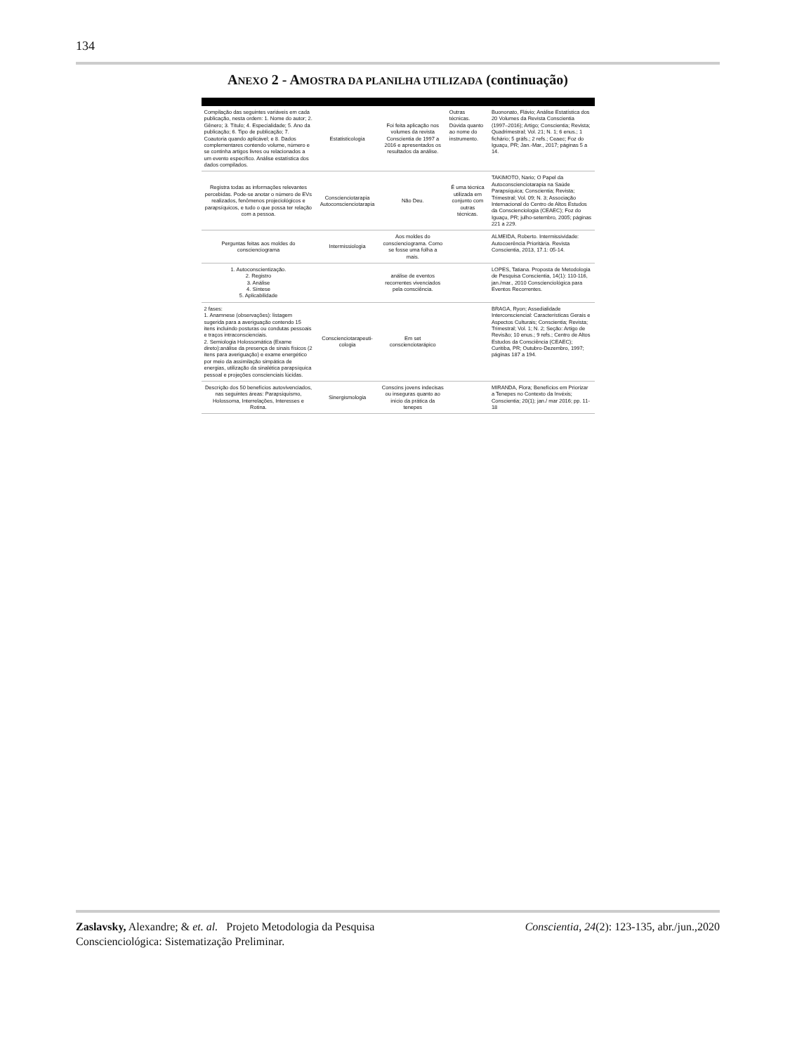134
ANEXO 2 - AMOSTRA DA PLANILHA UTILIZADA (continuação)
| Compilação das seguintes variáveis em cada publicação, nesta ordem: 1. Nome do autor; 2. Gênero; 3. Título; 4. Especialidade; 5. Ano da publicação; 6. Tipo de publicação; 7. Coautoria quando aplicável; e 8. Dados complementares contendo volume, número e se continha artigos livres ou relacionados a um evento específico. Análise estatística dos dados compilados. | Estatisticologia | Foi feita aplicação nos volumes da revista Conscientia de 1997 a 2016 e apresentados os resultados da análise. | Outras técnicas. Dúvida quanto ao nome do instrumento. | Buononato, Flávio; Análise Estatística dos 20 Volumes da Revista Conscientia (1997–2016); Artigo; Conscientia; Revista; Quadrimestral; Vol. 21; N. 1; 6 enus.; 1 fichário; 5 gráfs.; 2 refs.; Ceaec; Foz do Iguaçu, PR; Jan.-Mar., 2017; páginas 5 a 14. |
| Registra todas as informações relevantes percebidas. Pode-se anotar o número de EVs realizados, fenômenos projeciológicos e parapsíquicos, e tudo o que possa ter relação com a pessoa. | Conscienciotarapia Autoconscienciotarapia | Não Deu. | É uma técnica utilizada em conjunto com outras técnicas. | TAKIMOTO, Nario; O Papel da Autoconscienciotarapia na Saúde Parapsíquica; Conscientia; Revista; Trimestral; Vol. 09; N. 3; Associação Internacional do Centro de Altos Estudos da Conscienciologia (CEAEC); Foz do Iguaçu, PR; julho-setembro, 2005; páginas 221 a 229. |
| Perguntas feitas aos moldes do conscienciograma | Intermissiologia | Aos moldes do conscienciograma. Como se fosse uma folha a mais. | | ALMEIDA, Roberto. Intermissividade: Autocoerência Prioritária. Revista Conscientia, 2013, 17.1: 05-14. |
| 1. Autoconscientização. 2. Registro 3. Análise 4. Síntese 5. Aplicabilidade | | análise de eventos recorrentes vivenciados pela consciência. | | LOPES, Tatiana. Proposta de Metodologia de Pesquisa Conscientia, 14(1): 110-116, jan./mar., 2010 Conscienciológica para Eventos Recorrentes. |
| 2 fases: 1. Anamnese (observações): listagem sugerida para a averiguação contendo 15 itens incluindo posturas ou condutas pessoais e traços intraconscienciais. 2. Semiologia Holossomática (Exame direto):análise da presença de sinais físicos (2 itens para averiguação) e exame energético por meio da assimilação simpática de energias, utilização da sinalética parapsíquica pessoal e projeções conscienciais lúcidas. | Conscienciotarapeuti-cologia | Em set conscienciotarápico | | BRAGA, Ryon; Assedialidade Interconsciencial: Características Gerais e Aspectos Culturais; Conscientia; Revista; Trimestral; Vol. 1; N. 2; Seção: Artigo de Revisão; 10 enus.; 9 refs.; Centro de Altos Estudos da Consciência (CEAEC); Curitiba, PR; Outubro-Dezembro, 1997; páginas 187 a 194. |
| Descrição dos 50 benefícios autovivenciados, nas seguintes áreas: Parapsiquismo, Holossoma, Interrelações, Interesses e Rotina. | Sinergismologia | Conscins jovens indecisas ou inseguras quanto ao início da prática da tenepes | | MIRANDA, Flora; Benefícios em Priorizar a Tenepes no Contexto da Invéxis; Conscientia; 20(1); jan./ mar 2016; pp. 11-18 |
Zaslavsky, Alexandre; & et. al. Projeto Metodologia da Pesquisa Conscienciológica: Sistematização Preliminar.
Conscientia, 24(2): 123-135, abr./jun.,2020